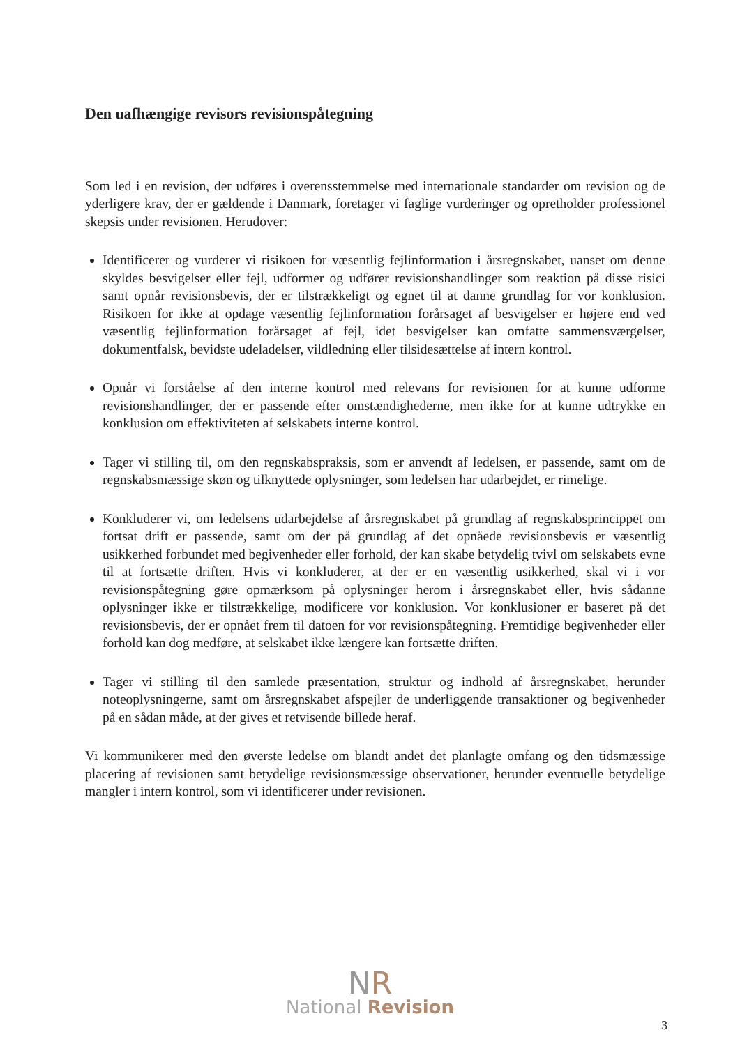Den uafhængige revisors revisionspåtegning
Som led i en revision, der udføres i overensstemmelse med internationale standarder om revision og de yderligere krav, der er gældende i Danmark, foretager vi faglige vurderinger og opretholder professionel skepsis under revisionen. Herudover:
Identificerer og vurderer vi risikoen for væsentlig fejlinformation i årsregnskabet, uanset om denne skyldes besvigelser eller fejl, udformer og udfører revisionshandlinger som reaktion på disse risici samt opnår revisionsbevis, der er tilstrækkeligt og egnet til at danne grundlag for vor konklusion. Risikoen for ikke at opdage væsentlig fejlinformation forårsaget af besvigelser er højere end ved væsentlig fejlinformation forårsaget af fejl, idet besvigelser kan omfatte sammensværgelser, dokumentfalsk, bevidste udeladelser, vildledning eller tilsidesættelse af intern kontrol.
Opnår vi forståelse af den interne kontrol med relevans for revisionen for at kunne udforme revisionshandlinger, der er passende efter omstændighederne, men ikke for at kunne udtrykke en konklusion om effektiviteten af selskabets interne kontrol.
Tager vi stilling til, om den regnskabspraksis, som er anvendt af ledelsen, er passende, samt om de regnskabsmæssige skøn og tilknyttede oplysninger, som ledelsen har udarbejdet, er rimelige.
Konkluderer vi, om ledelsens udarbejdelse af årsregnskabet på grundlag af regnskabsprincippet om fortsat drift er passende, samt om der på grundlag af det opnåede revisionsbevis er væsentlig usikkerhed forbundet med begivenheder eller forhold, der kan skabe betydelig tvivl om selskabets evne til at fortsætte driften. Hvis vi konkluderer, at der er en væsentlig usikkerhed, skal vi i vor revisionspåtegning gøre opmærksom på oplysninger herom i årsregnskabet eller, hvis sådanne oplysninger ikke er tilstrækkelige, modificere vor konklusion. Vor konklusioner er baseret på det revisionsbevis, der er opnået frem til datoen for vor revisionspåtegning. Fremtidige begivenheder eller forhold kan dog medføre, at selskabet ikke længere kan fortsætte driften.
Tager vi stilling til den samlede præsentation, struktur og indhold af årsregnskabet, herunder noteoplysningerne, samt om årsregnskabet afspejler de underliggende transaktioner og begivenheder på en sådan måde, at der gives et retvisende billede heraf.
Vi kommunikerer med den øverste ledelse om blandt andet det planlagte omfang og den tidsmæssige placering af revisionen samt betydelige revisionsmæssige observationer, herunder eventuelle betydelige mangler i intern kontrol, som vi identificerer under revisionen.
NR
National Revision
3